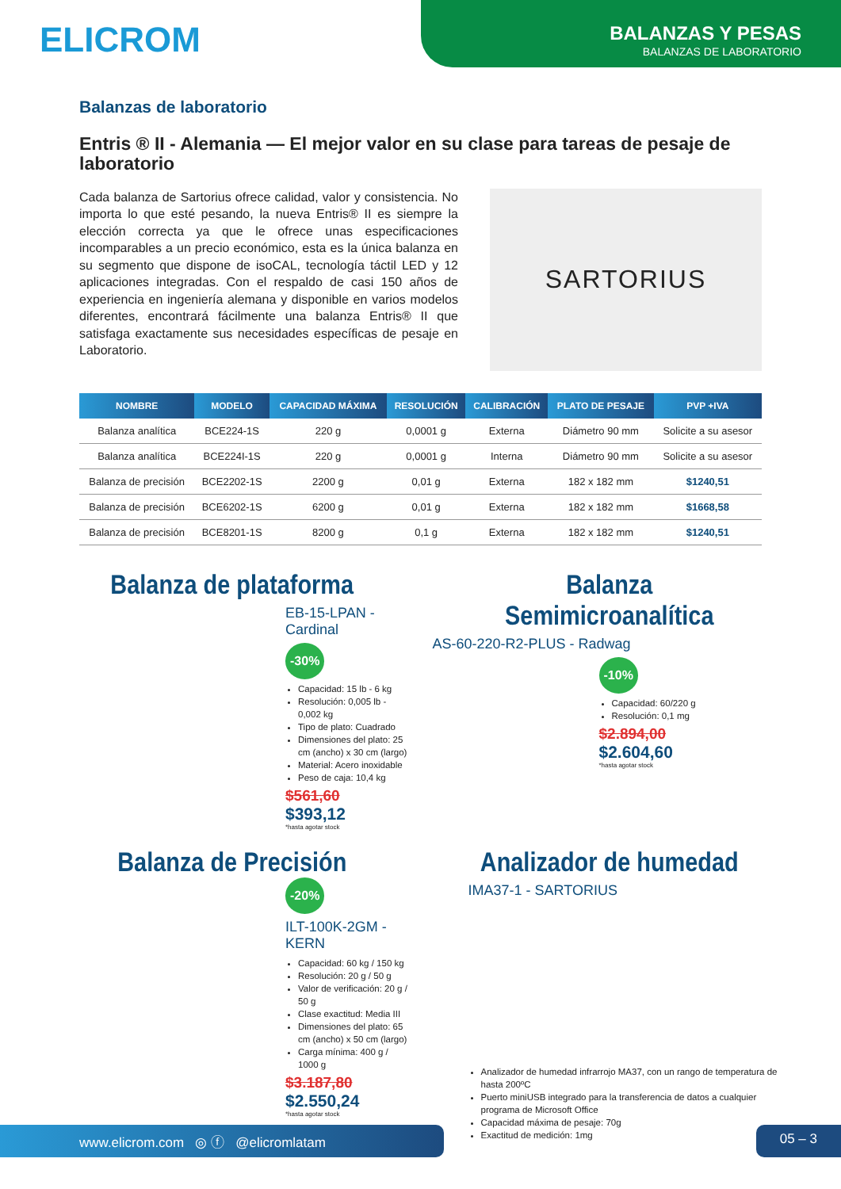ELICROM
BALANZAS Y PESAS
BALANZAS DE LABORATORIO
Balanzas de laboratorio
Entris ® II - Alemania — El mejor valor en su clase para tareas de pesaje de laboratorio
Cada balanza de Sartorius ofrece calidad, valor y consistencia. No importa lo que esté pesando, la nueva Entris® II es siempre la elección correcta ya que le ofrece unas especificaciones incomparables a un precio económico, esta es la única balanza en su segmento que dispone de isoCAL, tecnología táctil LED y 12 aplicaciones integradas. Con el respaldo de casi 150 años de experiencia en ingeniería alemana y disponible en varios modelos diferentes, encontrará fácilmente una balanza Entris® II que satisfaga exactamente sus necesidades específicas de pesaje en Laboratorio.
SARTORIUS
| NOMBRE | MODELO | CAPACIDAD MÁXIMA | RESOLUCIÓN | CALIBRACIÓN | PLATO DE PESAJE | PVP +IVA |
| --- | --- | --- | --- | --- | --- | --- |
| Balanza analítica | BCE224-1S | 220 g | 0,0001 g | Externa | Diámetro 90 mm | Solicite a su asesor |
| Balanza analítica | BCE224I-1S | 220 g | 0,0001 g | Interna | Diámetro 90 mm | Solicite a su asesor |
| Balanza de precisión | BCE2202-1S | 2200 g | 0,01 g | Externa | 182 x 182 mm | $1240,51 |
| Balanza de precisión | BCE6202-1S | 6200 g | 0,01 g | Externa | 182 x 182 mm | $1668,58 |
| Balanza de precisión | BCE8201-1S | 8200 g | 0,1 g | Externa | 182 x 182 mm | $1240,51 |
Balanza de plataforma
EB-15-LPAN - Cardinal
-30%
Capacidad: 15 lb - 6 kg
Resolución: 0,005 lb - 0,002 kg
Tipo de plato: Cuadrado
Dimensiones del plato: 25 cm (ancho) x 30 cm (largo)
Material: Acero inoxidable
Peso de caja: 10,4 kg
$561,60
$393,12
*hasta agotar stock
Balanza Semimicroanalítica
AS-60-220-R2-PLUS - Radwag
-10%
Capacidad: 60/220 g
Resolución: 0,1 mg
$2.894,00
$2.604,60
*hasta agotar stock
Balanza de Precisión
-20%
ILT-100K-2GM - KERN
Capacidad: 60 kg / 150 kg
Resolución: 20 g / 50 g
Valor de verificación: 20 g / 50 g
Clase exactitud: Media III
Dimensiones del plato: 65 cm (ancho) x 50 cm (largo)
Carga mínima: 400 g / 1000 g
$3.187,80
$2.550,24
*hasta agotar stock
Analizador de humedad
IMA37-1 - SARTORIUS
Analizador de humedad infrarrojo MA37, con un rango de temperatura de hasta 200ºC
Puerto miniUSB integrado para la transferencia de datos a cualquier programa de Microsoft Office
Capacidad máxima de pesaje: 70g
Exactitud de medición: 1mg
www.elicrom.com ◎ ⓕ @elicromlatam 05 – 3